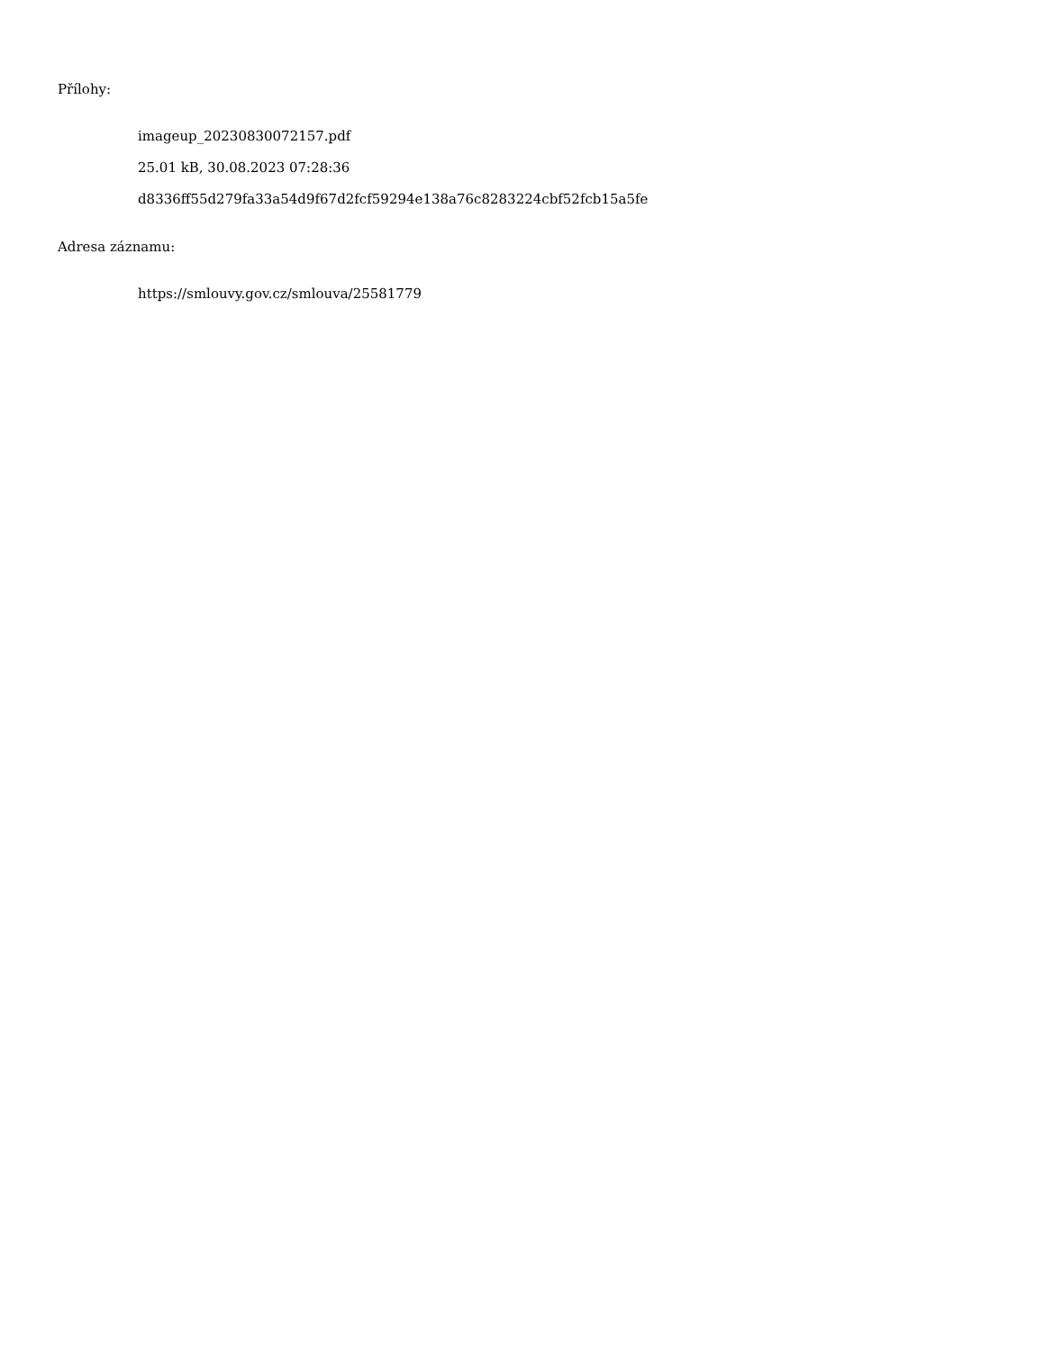Přílohy:
imageup_20230830072157.pdf
25.01 kB, 30.08.2023 07:28:36
d8336ff55d279fa33a54d9f67d2fcf59294e138a76c8283224cbf52fcb15a5fe
Adresa záznamu:
https://smlouvy.gov.cz/smlouva/25581779